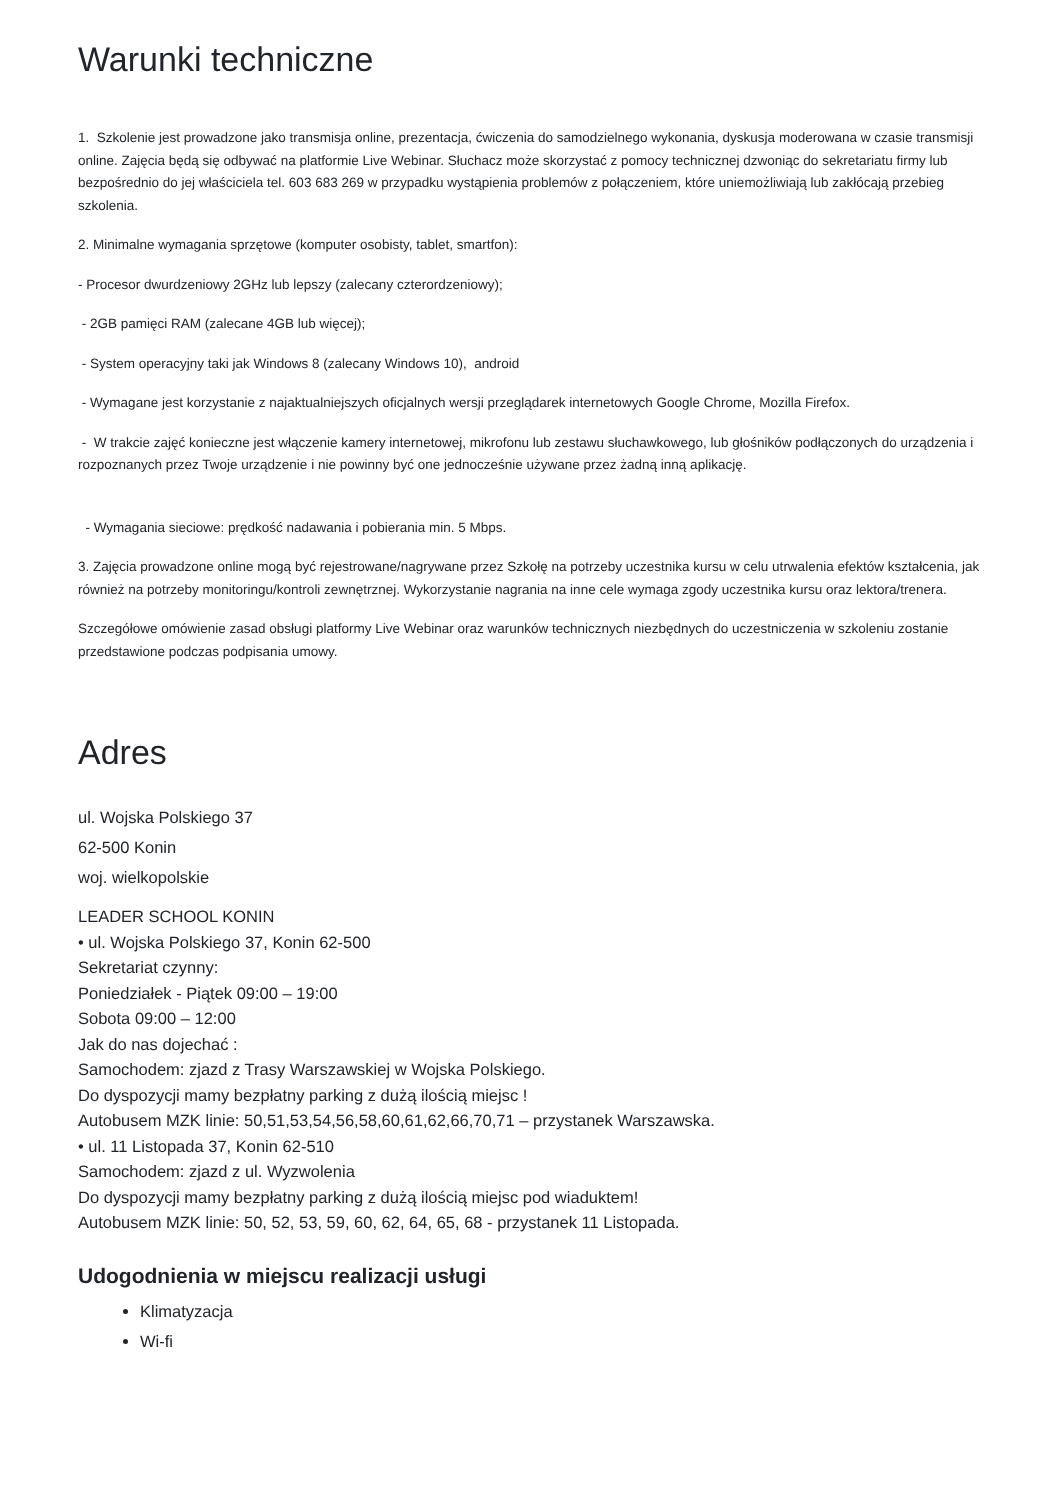Warunki techniczne
1. Szkolenie jest prowadzone jako transmisja online, prezentacja, ćwiczenia do samodzielnego wykonania, dyskusja moderowana w czasie transmisji online. Zajęcia będą się odbywać na platformie Live Webinar. Słuchacz może skorzystać z pomocy technicznej dzwoniąc do sekretariatu firmy lub bezpośrednio do jej właściciela tel. 603 683 269 w przypadku wystąpienia problemów z połączeniem, które uniemożliwiają lub zakłócają przebieg szkolenia.
2. Minimalne wymagania sprzętowe (komputer osobisty, tablet, smartfon):
- Procesor dwurdzeniowy 2GHz lub lepszy (zalecany czterordzeniowy);
- 2GB pamięci RAM (zalecane 4GB lub więcej);
- System operacyjny taki jak Windows 8 (zalecany Windows 10), android
- Wymagane jest korzystanie z najaktualniejszych oficjalnych wersji przeglądarek internetowych Google Chrome, Mozilla Firefox.
- W trakcie zajęć konieczne jest włączenie kamery internetowej, mikrofonu lub zestawu słuchawkowego, lub głośników podłączonych do urządzenia i rozpoznanych przez Twoje urządzenie i nie powinny być one jednocześnie używane przez żadną inną aplikację.
- Wymagania sieciowe: prędkość nadawania i pobierania min. 5 Mbps.
3. Zajęcia prowadzone online mogą być rejestrowane/nagrywane przez Szkołę na potrzeby uczestnika kursu w celu utrwalenia efektów kształcenia, jak również na potrzeby monitoringu/kontroli zewnętrznej. Wykorzystanie nagrania na inne cele wymaga zgody uczestnika kursu oraz lektora/trenera.
Szczegółowe omówienie zasad obsługi platformy Live Webinar oraz warunków technicznych niezbędnych do uczestniczenia w szkoleniu zostanie przedstawione podczas podpisania umowy.
Adres
ul. Wojska Polskiego 37
62-500 Konin
woj. wielkopolskie
LEADER SCHOOL KONIN
• ul. Wojska Polskiego 37, Konin 62-500
Sekretariat czynny:
Poniedziałek - Piątek 09:00 – 19:00
Sobota 09:00 – 12:00
Jak do nas dojechać :
Samochodem: zjazd z Trasy Warszawskiej w Wojska Polskiego.
Do dyspozycji mamy bezpłatny parking z dużą ilością miejsc !
Autobusem MZK linie: 50,51,53,54,56,58,60,61,62,66,70,71 – przystanek Warszawska.
• ul. 11 Listopada 37, Konin 62-510
Samochodem: zjazd z ul. Wyzwolenia
Do dyspozycji mamy bezpłatny parking z dużą ilością miejsc pod wiaduktem!
Autobusem MZK linie: 50, 52, 53, 59, 60, 62, 64, 65, 68 - przystanek 11 Listopada.
Udogodnienia w miejscu realizacji usługi
Klimatyzacja
Wi-fi